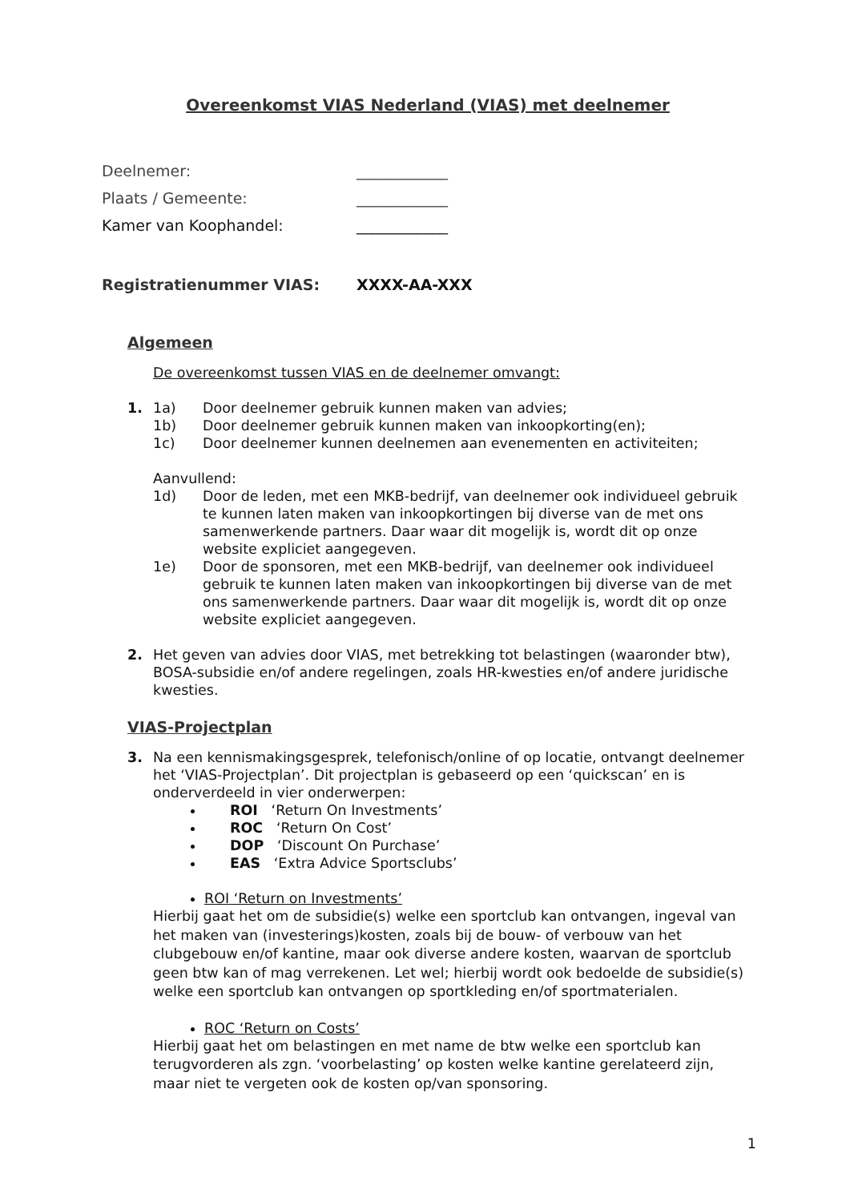Overeenkomst VIAS Nederland (VIAS) met deelnemer
Deelnemer: ____________
Plaats / Gemeente: ____________
Kamer van Koophandel: ____________
Registratienummer VIAS: XXXX-AA-XXX
Algemeen
De overeenkomst tussen VIAS en de deelnemer omvangt:
1. 1a) Door deelnemer gebruik kunnen maken van advies;
1b) Door deelnemer gebruik kunnen maken van inkoopkorting(en);
1c) Door deelnemer kunnen deelnemen aan evenementen en activiteiten;
Aanvullend:
1d) Door de leden, met een MKB-bedrijf, van deelnemer ook individueel gebruik te kunnen laten maken van inkoopkortingen bij diverse van de met ons samenwerkende partners. Daar waar dit mogelijk is, wordt dit op onze website expliciet aangegeven.
1e) Door de sponsoren, met een MKB-bedrijf, van deelnemer ook individueel gebruik te kunnen laten maken van inkoopkortingen bij diverse van de met ons samenwerkende partners. Daar waar dit mogelijk is, wordt dit op onze website expliciet aangegeven.
2. Het geven van advies door VIAS, met betrekking tot belastingen (waaronder btw), BOSA-subsidie en/of andere regelingen, zoals HR-kwesties en/of andere juridische kwesties.
VIAS-Projectplan
3. Na een kennismakingsgesprek, telefonisch/online of op locatie, ontvangt deelnemer het ‘VIAS-Projectplan’. Dit projectplan is gebaseerd op een ‘quickscan’ en is onderverdeeld in vier onderwerpen:
ROI ‘Return On Investments’
ROC ‘Return On Cost’
DOP ‘Discount On Purchase’
EAS ‘Extra Advice Sportsclubs’
ROI ‘Return on Investments’
Hierbij gaat het om de subsidie(s) welke een sportclub kan ontvangen, ingeval van het maken van (investerings)kosten, zoals bij de bouw- of verbouw van het clubgebouw en/of kantine, maar ook diverse andere kosten, waarvan de sportclub geen btw kan of mag verrekenen. Let wel; hierbij wordt ook bedoelde de subsidie(s) welke een sportclub kan ontvangen op sportkleding en/of sportmaterialen.
ROC ‘Return on Costs’
Hierbij gaat het om belastingen en met name de btw welke een sportclub kan terugvorderen als zgn. ‘voorbelasting’ op kosten welke kantine gerelateerd zijn, maar niet te vergeten ook de kosten op/van sponsoring.
1